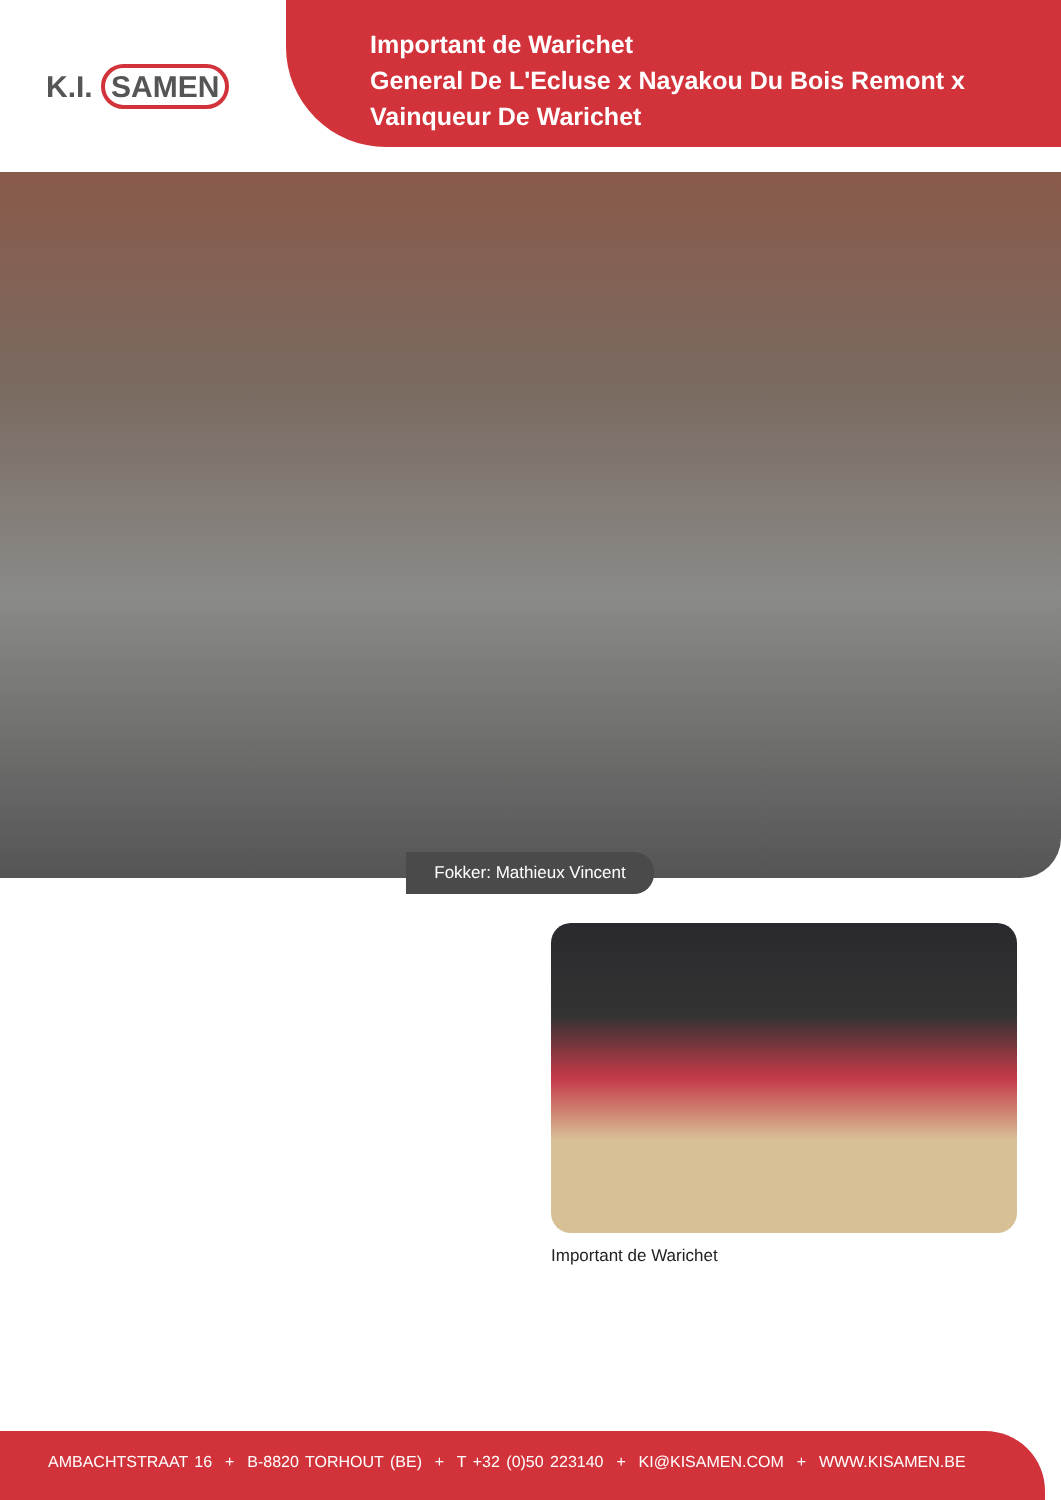K.I. SAMEN
Important de Warichet
General De L'Ecluse x Nayakou Du Bois Remont x
Vainqueur De Warichet
Fokker: Mathieux Vincent
Important de Warichet
AMBACHTSTRAAT 16 + B-8820 TORHOUT (BE) + T +32 (0)50 223140 + KI@KISAMEN.COM + WWW.KISAMEN.BE